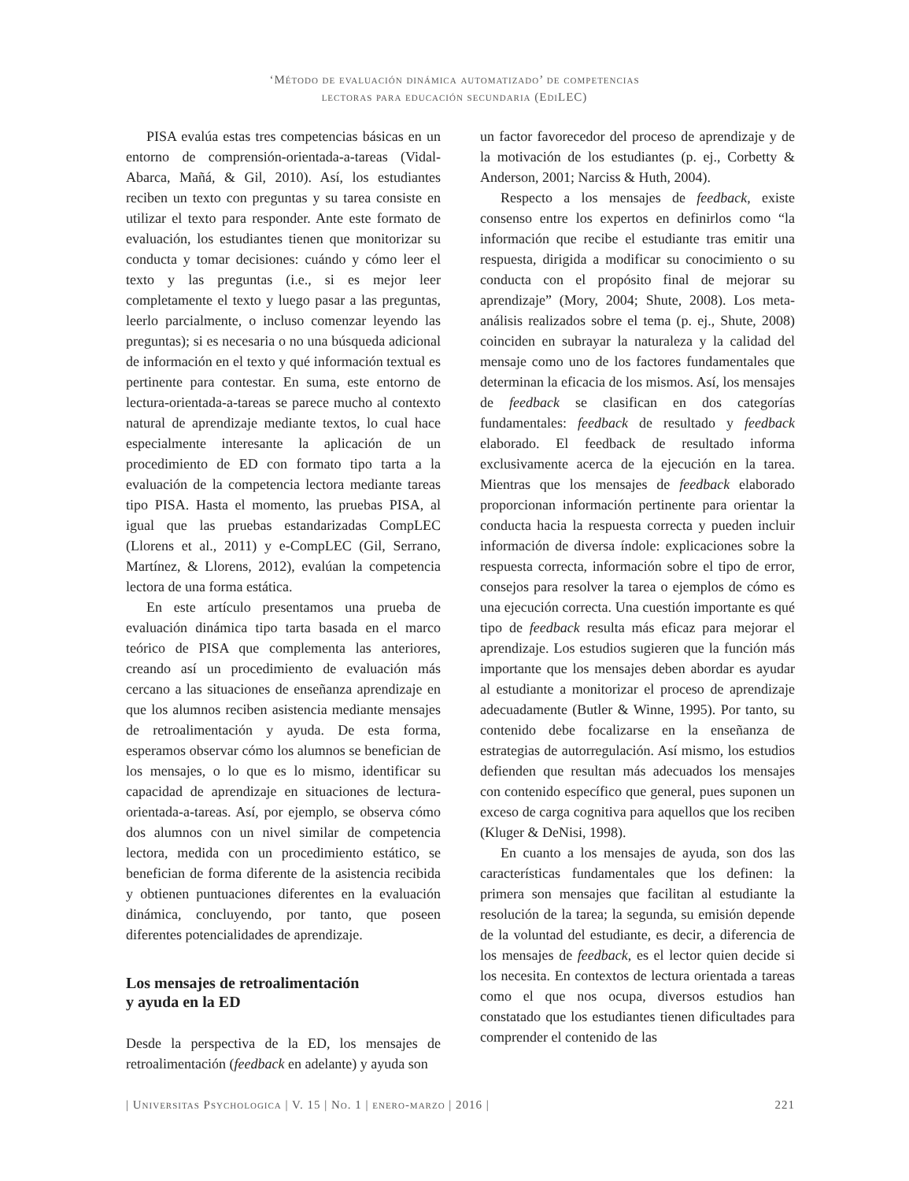‘Método de evaluación dinámica automatizado’ de competencias
lectoras para educación secundaria (EdiLEC)
PISA evalúa estas tres competencias básicas en un entorno de comprensión-orientada-a-tareas (Vidal-Abarca, Mañá, & Gil, 2010). Así, los estudiantes reciben un texto con preguntas y su tarea consiste en utilizar el texto para responder. Ante este formato de evaluación, los estudiantes tienen que monitorizar su conducta y tomar decisiones: cuándo y cómo leer el texto y las preguntas (i.e., si es mejor leer completamente el texto y luego pasar a las preguntas, leerlo parcialmente, o incluso comenzar leyendo las preguntas); si es necesaria o no una búsqueda adicional de información en el texto y qué información textual es pertinente para contestar. En suma, este entorno de lectura-orientada-a-tareas se parece mucho al contexto natural de aprendizaje mediante textos, lo cual hace especialmente interesante la aplicación de un procedimiento de ED con formato tipo tarta a la evaluación de la competencia lectora mediante tareas tipo PISA. Hasta el momento, las pruebas PISA, al igual que las pruebas estandarizadas CompLEC (Llorens et al., 2011) y e-CompLEC (Gil, Serrano, Martínez, & Llorens, 2012), evalúan la competencia lectora de una forma estática.
En este artículo presentamos una prueba de evaluación dinámica tipo tarta basada en el marco teórico de PISA que complementa las anteriores, creando así un procedimiento de evaluación más cercano a las situaciones de enseñanza aprendizaje en que los alumnos reciben asistencia mediante mensajes de retroalimentación y ayuda. De esta forma, esperamos observar cómo los alumnos se benefician de los mensajes, o lo que es lo mismo, identificar su capacidad de aprendizaje en situaciones de lectura-orientada-a-tareas. Así, por ejemplo, se observa cómo dos alumnos con un nivel similar de competencia lectora, medida con un procedimiento estático, se benefician de forma diferente de la asistencia recibida y obtienen puntuaciones diferentes en la evaluación dinámica, concluyendo, por tanto, que poseen diferentes potencialidades de aprendizaje.
Los mensajes de retroalimentación
y ayuda en la ED
Desde la perspectiva de la ED, los mensajes de retroalimentación (feedback en adelante) y ayuda son
un factor favorecedor del proceso de aprendizaje y de la motivación de los estudiantes (p. ej., Corbetty & Anderson, 2001; Narciss & Huth, 2004).
Respecto a los mensajes de feedback, existe consenso entre los expertos en definirlos como “la información que recibe el estudiante tras emitir una respuesta, dirigida a modificar su conocimiento o su conducta con el propósito final de mejorar su aprendizaje” (Mory, 2004; Shute, 2008). Los meta-análisis realizados sobre el tema (p. ej., Shute, 2008) coinciden en subrayar la naturaleza y la calidad del mensaje como uno de los factores fundamentales que determinan la eficacia de los mismos. Así, los mensajes de feedback se clasifican en dos categorías fundamentales: feedback de resultado y feedback elaborado. El feedback de resultado informa exclusivamente acerca de la ejecución en la tarea. Mientras que los mensajes de feedback elaborado proporcionan información pertinente para orientar la conducta hacia la respuesta correcta y pueden incluir información de diversa índole: explicaciones sobre la respuesta correcta, información sobre el tipo de error, consejos para resolver la tarea o ejemplos de cómo es una ejecución correcta. Una cuestión importante es qué tipo de feedback resulta más eficaz para mejorar el aprendizaje. Los estudios sugieren que la función más importante que los mensajes deben abordar es ayudar al estudiante a monitorizar el proceso de aprendizaje adecuadamente (Butler & Winne, 1995). Por tanto, su contenido debe focalizarse en la enseñanza de estrategias de autorregulación. Así mismo, los estudios defienden que resultan más adecuados los mensajes con contenido específico que general, pues suponen un exceso de carga cognitiva para aquellos que los reciben (Kluger & DeNisi, 1998).
En cuanto a los mensajes de ayuda, son dos las características fundamentales que los definen: la primera son mensajes que facilitan al estudiante la resolución de la tarea; la segunda, su emisión depende de la voluntad del estudiante, es decir, a diferencia de los mensajes de feedback, es el lector quien decide si los necesita. En contextos de lectura orientada a tareas como el que nos ocupa, diversos estudios han constatado que los estudiantes tienen dificultades para comprender el contenido de las
| Universitas Psychologica | V. 15 | No. 1 | enero-marzo | 2016 | 221